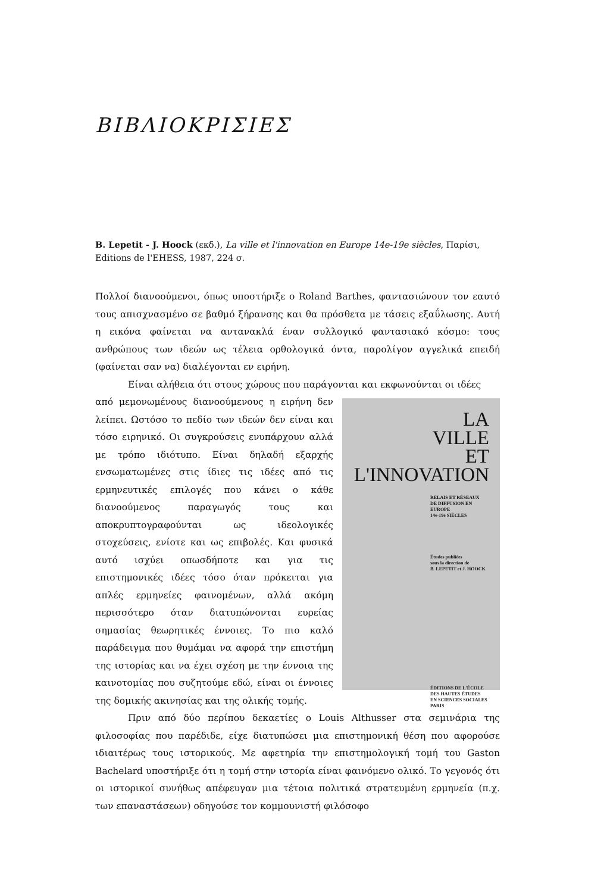ΒΙΒΛΙΟΚΡΙΣΙΕΣ
B. Lepetit - J. Hoock (εκδ.), La ville et l'innovation en Europe 14e-19e siècles, Παρίσι, Editions de l'EHESS, 1987, 224 σ.
Πολλοί διανοούμενοι, όπως υποστήριξε ο Roland Barthes, φαντασιώνουν τον εαυτό τους απισχνασμένο σε βαθμό ξήρανσης και θα πρόσθετα με τάσεις εξαΰλωσης. Αυτή η εικόνα φαίνεται να αντανακλά έναν συλλογικό φαντασιακό κόσμο: τους ανθρώπους των ιδεών ως τέλεια ορθολογικά όντα, παρολίγον αγγελικά επειδή (φαίνεται σαν να) διαλέγονται εν ειρήνη.
Είναι αλήθεια ότι στους χώρους που παράγονται και εκφωνούνται οι ιδέες
LA
VILLE
ET
L'INNOVATION
RELAIS ET RÉSEAUX
DE DIFFUSION EN EUROPE
14e-19e SIÈCLES
Études publiées
sous la direction de
B. LEPETIT et J. HOOCK
ÉDITIONS DE L'ÉCOLE
DES HAUTES ÉTUDES
EN SCIENCES SOCIALES
PARIS
από μεμονωμένους διανοούμενους η ειρήνη δεν λείπει. Ωστόσο το πεδίο των ιδεών δεν είναι και τόσο ειρηνικό. Οι συγκρούσεις ενυπάρχουν αλλά με τρόπο ιδιότυπο. Είναι δηλαδή εξαρχής ενσωματωμένες στις ίδιες τις ιδέες από τις ερμηνευτικές επιλογές που κάνει ο κάθε διανοούμενος παραγωγός τους και αποκρυπτογραφούνται ως ιδεολογικές στοχεύσεις, ενίοτε και ως επιβολές. Και φυσικά αυτό ισχύει οπωσδήποτε και για τις επιστημονικές ιδέες τόσο όταν πρόκειται για απλές ερμηνείες φαινομένων, αλλά ακόμη περισσότερο όταν διατυπώνονται ευρείας σημασίας θεωρητικές έννοιες. Το πιο καλό παράδειγμα που θυμάμαι να αφορά την επιστήμη της ιστορίας και να έχει σχέση με την έννοια της καινοτομίας που συζητούμε εδώ, είναι οι έννοιες της δομικής ακινησίας και της ολικής τομής.
Πριν από δύο περίπου δεκαετίες ο Louis Althusser στα σεμινάρια της φιλοσοφίας που παρέδιδε, είχε διατυπώσει μια επιστημονική θέση που αφορούσε ιδιαιτέρως τους ιστορικούς. Με αφετηρία την επιστημολογική τομή του Gaston Bachelard υποστήριξε ότι η τομή στην ιστορία είναι φαινόμενο ολικό. Το γεγονός ότι οι ιστορικοί συνήθως απέφευγαν μια τέτοια πολιτικά στρατευμένη ερμηνεία (π.χ. των επαναστάσεων) οδηγούσε τον κομμουνιστή φιλόσοφο